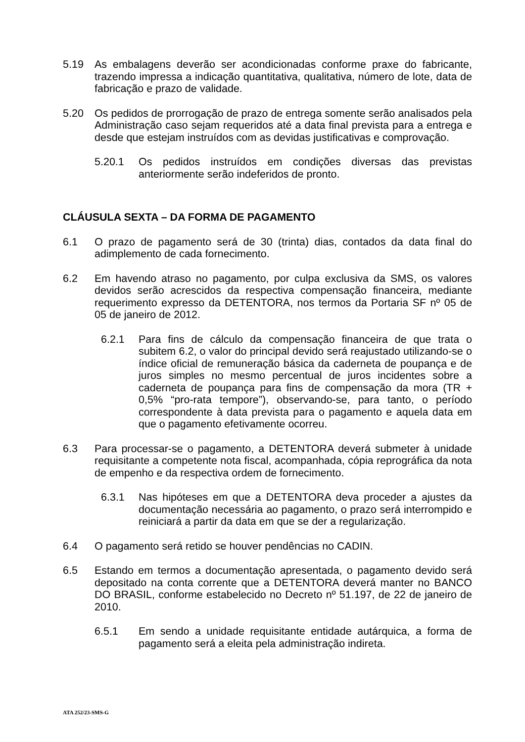5.19 As embalagens deverão ser acondicionadas conforme praxe do fabricante, trazendo impressa a indicação quantitativa, qualitativa, número de lote, data de fabricação e prazo de validade.
5.20 Os pedidos de prorrogação de prazo de entrega somente serão analisados pela Administração caso sejam requeridos até a data final prevista para a entrega e desde que estejam instruídos com as devidas justificativas e comprovação.
5.20.1 Os pedidos instruídos em condições diversas das previstas anteriormente serão indeferidos de pronto.
CLÁUSULA SEXTA – DA FORMA DE PAGAMENTO
6.1 O prazo de pagamento será de 30 (trinta) dias, contados da data final do adimplemento de cada fornecimento.
6.2 Em havendo atraso no pagamento, por culpa exclusiva da SMS, os valores devidos serão acrescidos da respectiva compensação financeira, mediante requerimento expresso da DETENTORA, nos termos da Portaria SF nº 05 de 05 de janeiro de 2012.
6.2.1 Para fins de cálculo da compensação financeira de que trata o subitem 6.2, o valor do principal devido será reajustado utilizando-se o índice oficial de remuneração básica da caderneta de poupança e de juros simples no mesmo percentual de juros incidentes sobre a caderneta de poupança para fins de compensação da mora (TR + 0,5% “pro-rata tempore”), observando-se, para tanto, o período correspondente à data prevista para o pagamento e aquela data em que o pagamento efetivamente ocorreu.
6.3 Para processar-se o pagamento, a DETENTORA deverá submeter à unidade requisitante a competente nota fiscal, acompanhada, cópia reprográfica da nota de empenho e da respectiva ordem de fornecimento.
6.3.1 Nas hipóteses em que a DETENTORA deva proceder a ajustes da documentação necessária ao pagamento, o prazo será interrompido e reiniciará a partir da data em que se der a regularização.
6.4 O pagamento será retido se houver pendências no CADIN.
6.5 Estando em termos a documentação apresentada, o pagamento devido será depositado na conta corrente que a DETENTORA deverá manter no BANCO DO BRASIL, conforme estabelecido no Decreto nº 51.197, de 22 de janeiro de 2010.
6.5.1 Em sendo a unidade requisitante entidade autárquica, a forma de pagamento será a eleita pela administração indireta.
ATA 252/23-SMS-G